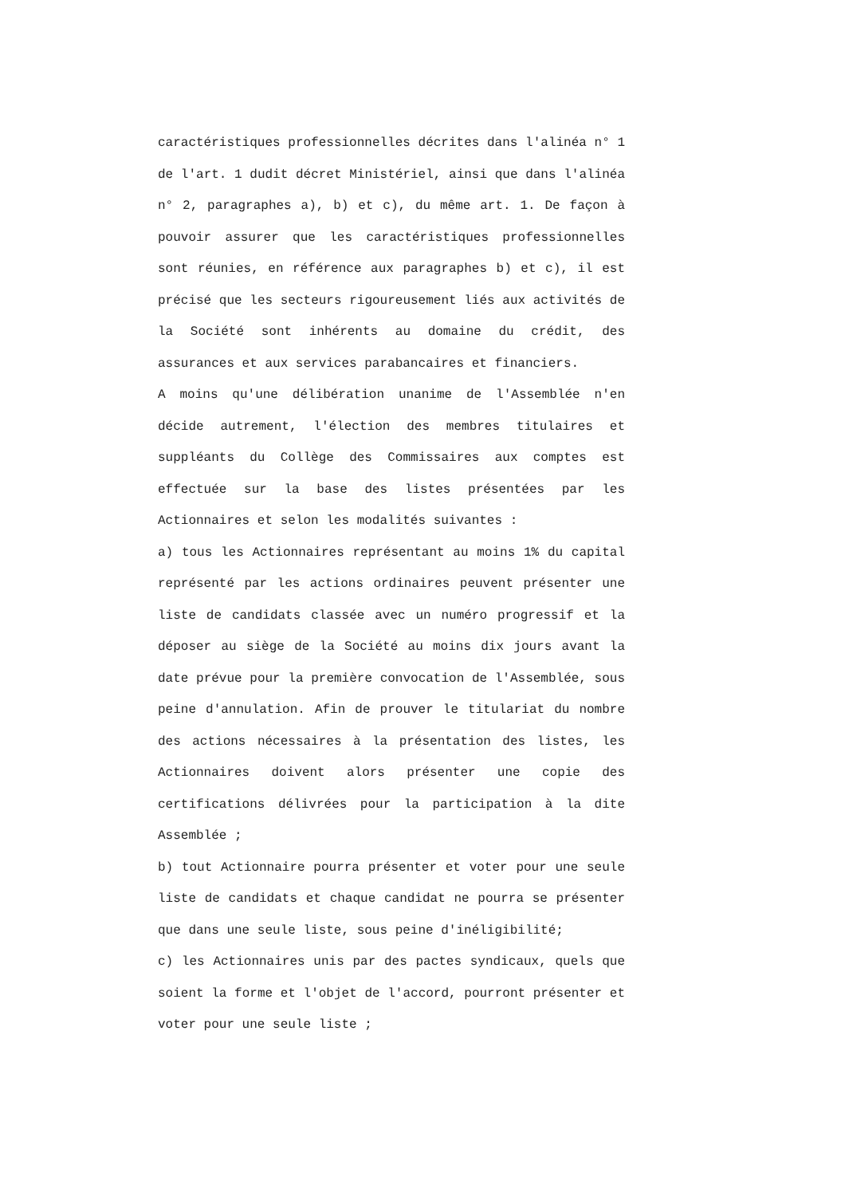caractéristiques professionnelles décrites dans l'alinéa n° 1 de l'art. 1 dudit décret Ministériel, ainsi que dans l'alinéa n° 2, paragraphes a), b) et c), du même art. 1. De façon à pouvoir assurer que les caractéristiques professionnelles sont réunies, en référence aux paragraphes b) et c), il est précisé que les secteurs rigoureusement liés aux activités de la Société sont inhérents au domaine du crédit, des assurances et aux services parabancaires et financiers.
A moins qu'une délibération unanime de l'Assemblée n'en décide autrement, l'élection des membres titulaires et suppléants du Collège des Commissaires aux comptes est effectuée sur la base des listes présentées par les Actionnaires et selon les modalités suivantes :
a) tous les Actionnaires représentant au moins 1% du capital représenté par les actions ordinaires peuvent présenter une liste de candidats classée avec un numéro progressif et la déposer au siège de la Société au moins dix jours avant la date prévue pour la première convocation de l'Assemblée, sous peine d'annulation. Afin de prouver le titulariat du nombre des actions nécessaires à la présentation des listes, les Actionnaires doivent alors présenter une copie des certifications délivrées pour la participation à la dite Assemblée ;
b) tout Actionnaire pourra présenter et voter pour une seule liste de candidats et chaque candidat ne pourra se présenter que dans une seule liste, sous peine d'inéligibilité;
c) les Actionnaires unis par des pactes syndicaux, quels que soient la forme et l'objet de l'accord, pourront présenter et voter pour une seule liste ;